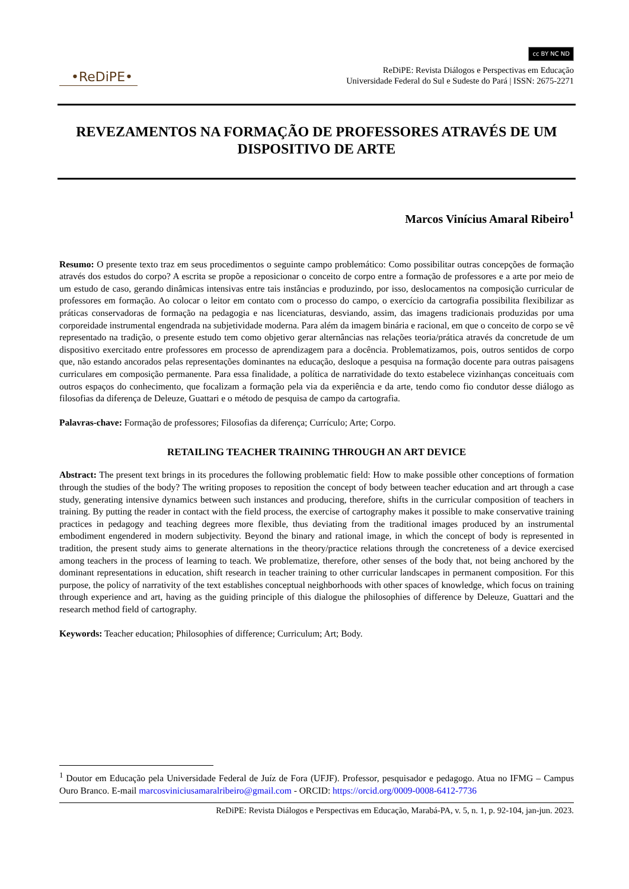•ReDiPE•
cc BY NC ND
ReDiPE: Revista Diálogos e Perspectivas em Educação
Universidade Federal do Sul e Sudeste do Pará | ISSN: 2675-2271
REVEZAMENTOS NA FORMAÇÃO DE PROFESSORES ATRAVÉS DE UM DISPOSITIVO DE ARTE
Marcos Vinícius Amaral Ribeiro<sup>1</sup>
Resumo: O presente texto traz em seus procedimentos o seguinte campo problemático: Como possibilitar outras concepções de formação através dos estudos do corpo? A escrita se propõe a reposicionar o conceito de corpo entre a formação de professores e a arte por meio de um estudo de caso, gerando dinâmicas intensivas entre tais instâncias e produzindo, por isso, deslocamentos na composição curricular de professores em formação. Ao colocar o leitor em contato com o processo do campo, o exercício da cartografia possibilita flexibilizar as práticas conservadoras de formação na pedagogia e nas licenciaturas, desviando, assim, das imagens tradicionais produzidas por uma corporeidade instrumental engendrada na subjetividade moderna. Para além da imagem binária e racional, em que o conceito de corpo se vê representado na tradição, o presente estudo tem como objetivo gerar alternâncias nas relações teoria/prática através da concretude de um dispositivo exercitado entre professores em processo de aprendizagem para a docência. Problematizamos, pois, outros sentidos de corpo que, não estando ancorados pelas representações dominantes na educação, desloque a pesquisa na formação docente para outras paisagens curriculares em composição permanente. Para essa finalidade, a política de narratividade do texto estabelece vizinhanças conceituais com outros espaços do conhecimento, que focalizam a formação pela via da experiência e da arte, tendo como fio condutor desse diálogo as filosofias da diferença de Deleuze, Guattari e o método de pesquisa de campo da cartografia.
Palavras-chave: Formação de professores; Filosofias da diferença; Currículo; Arte; Corpo.
RETAILING TEACHER TRAINING THROUGH AN ART DEVICE
Abstract: The present text brings in its procedures the following problematic field: How to make possible other conceptions of formation through the studies of the body? The writing proposes to reposition the concept of body between teacher education and art through a case study, generating intensive dynamics between such instances and producing, therefore, shifts in the curricular composition of teachers in training. By putting the reader in contact with the field process, the exercise of cartography makes it possible to make conservative training practices in pedagogy and teaching degrees more flexible, thus deviating from the traditional images produced by an instrumental embodiment engendered in modern subjectivity. Beyond the binary and rational image, in which the concept of body is represented in tradition, the present study aims to generate alternations in the theory/practice relations through the concreteness of a device exercised among teachers in the process of learning to teach. We problematize, therefore, other senses of the body that, not being anchored by the dominant representations in education, shift research in teacher training to other curricular landscapes in permanent composition. For this purpose, the policy of narrativity of the text establishes conceptual neighborhoods with other spaces of knowledge, which focus on training through experience and art, having as the guiding principle of this dialogue the philosophies of difference by Deleuze, Guattari and the research method field of cartography.
Keywords: Teacher education; Philosophies of difference; Curriculum; Art; Body.
<sup>1</sup> Doutor em Educação pela Universidade Federal de Juíz de Fora (UFJF). Professor, pesquisador e pedagogo. Atua no IFMG – Campus Ouro Branco. E-mail marcosviniciusamaralribeiro@gmail.com - ORCID: https://orcid.org/0009-0008-6412-7736
ReDiPE: Revista Diálogos e Perspectivas em Educação, Marabá-PA, v. 5, n. 1, p. 92-104, jan-jun. 2023.